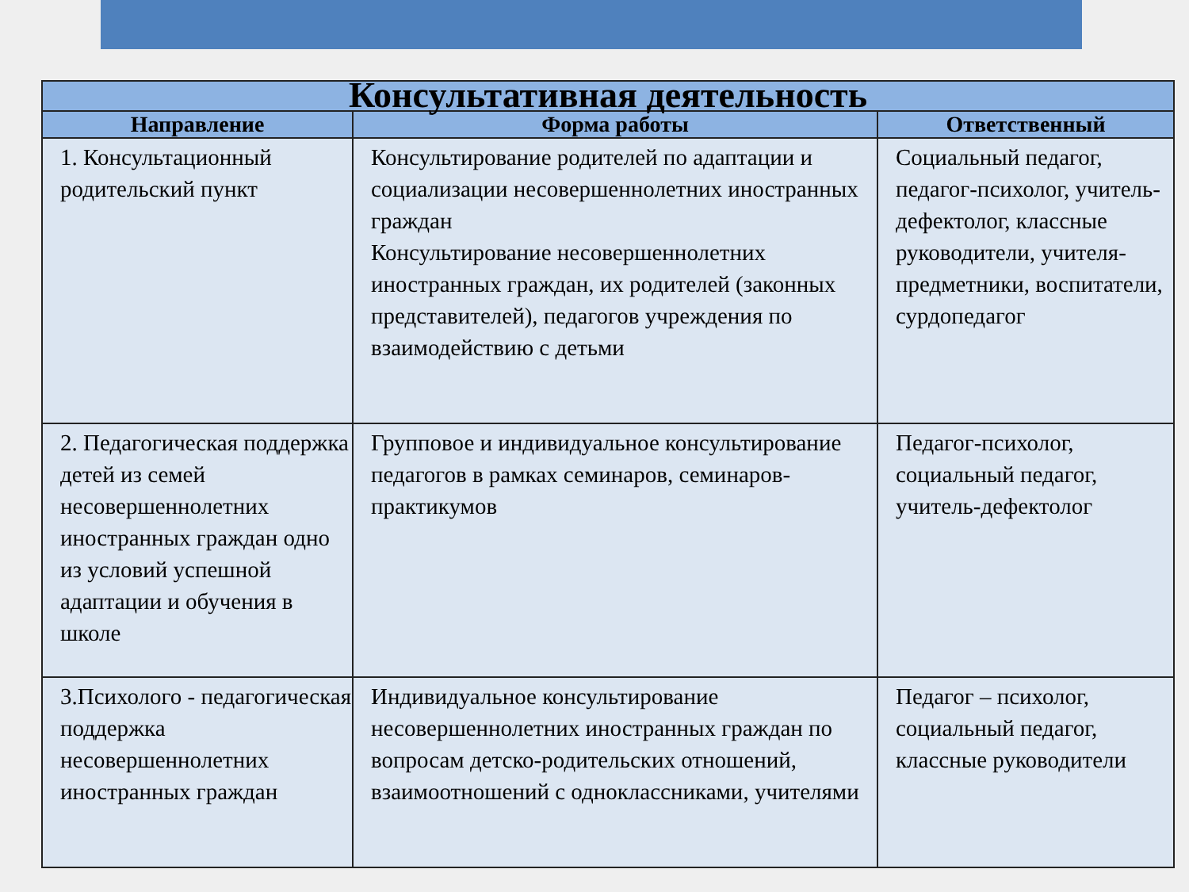| Консультативная деятельность | | |
| Направление | Форма работы | Ответственный |
| 1. Консультационный родительский пункт | Консультирование родителей по адаптации и социализации несовершеннолетних иностранных граждан Консультирование несовершеннолетних иностранных граждан, их родителей (законных представителей), педагогов учреждения по взаимодействию с детьми | Социальный педагог, педагог-психолог, учитель-дефектолог, классные руководители, учителя-предметники, воспитатели, сурдопедагог |
| 2. Педагогическая поддержка детей из семей несовершеннолетних иностранных граждан одно из условий успешной адаптации и обучения в школе | Групповое и индивидуальное консультирование педагогов в рамках семинаров, семинаров- практикумов | Педагог-психолог, социальный педагог, учитель-дефектолог |
| 3.Психолого - педагогическая поддержка несовершеннолетних иностранных граждан | Индивидуальное консультирование несовершеннолетних иностранных граждан по вопросам детско-родительских отношений, взаимоотношений с одноклассниками, учителями | Педагог – психолог, социальный педагог, классные руководители |